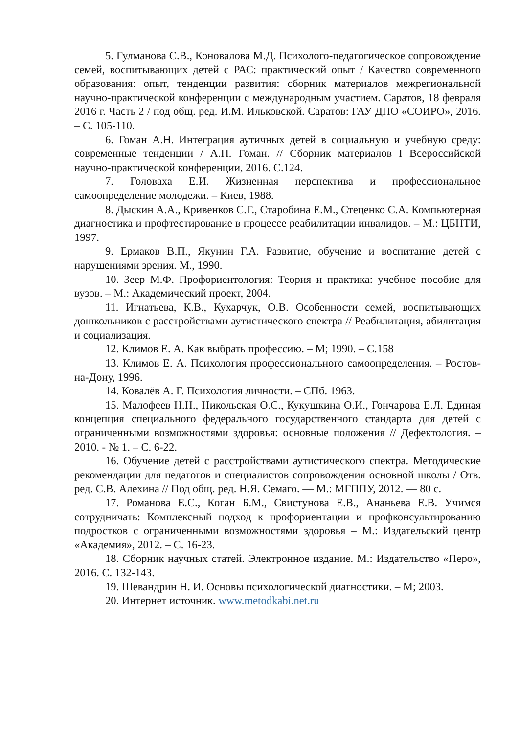5. Гулманова С.В., Коновалова М.Д. Психолого-педагогическое сопровождение семей, воспитывающих детей с РАС: практический опыт / Качество современного образования: опыт, тенденции развития: сборник материалов межрегиональной научно-практической конференции с международным участием. Саратов, 18 февраля 2016 г. Часть 2 / под общ. ред. И.М. Ильковской. Саратов: ГАУ ДПО «СОИРО», 2016. – С. 105-110.
6. Гоман А.Н. Интеграция аутичных детей в социальную и учебную среду: современные тенденции / А.Н. Гоман. // Сборник материалов I Всероссийской научно-практической конференции, 2016. С.124.
7. Головаха Е.И. Жизненная перспектива и профессиональное самоопределение молодежи. – Киев, 1988.
8. Дыскин А.А., Кривенков С.Г., Старобина Е.М., Стеценко С.А. Компьютерная диагностика и профтестирование в процессе реабилитации инвалидов. – М.: ЦБНТИ, 1997.
9. Ермаков В.П., Якунин Г.А. Развитие, обучение и воспитание детей с нарушениями зрения. М., 1990.
10. Зеер М.Ф. Профориентология: Теория и практика: учебное пособие для вузов. – М.: Академический проект, 2004.
11. Игнатьева, К.В., Кухарчук, О.В. Особенности семей, воспитывающих дошкольников с расстройствами аутистического спектра // Реабилитация, абилитация и социализация.
12. Климов Е. А. Как выбрать профессию. – М; 1990. – С.158
13. Климов Е. А. Психология профессионального самоопределения. – Ростов-на-Дону, 1996.
14. Ковалёв А. Г. Психология личности. – СПб. 1963.
15. Малофеев Н.Н., Никольская О.С., Кукушкина О.И., Гончарова Е.Л. Единая концепция специального федерального государственного стандарта для детей с ограниченными возможностями здоровья: основные положения // Дефектология. – 2010. - № 1. – С. 6-22.
16. Обучение детей с расстройствами аутистического спектра. Методические рекомендации для педагогов и специалистов сопровождения основной школы / Отв. ред. С.В. Алехина // Под общ. ред. Н.Я. Семаго. — М.: МГППУ, 2012. — 80 с.
17. Романова Е.С., Коган Б.М., Свистунова Е.В., Ананьева Е.В. Учимся сотрудничать: Комплексный подход к профориентации и профконсультированию подростков с ограниченными возможностями здоровья – М.: Издательский центр «Академия», 2012. – С. 16-23.
18. Сборник научных статей. Электронное издание. М.: Издательство «Перо», 2016. С. 132-143.
19. Шевандрин Н. И. Основы психологической диагностики. – М; 2003.
20. Интернет источник. www.metodkabi.net.ru